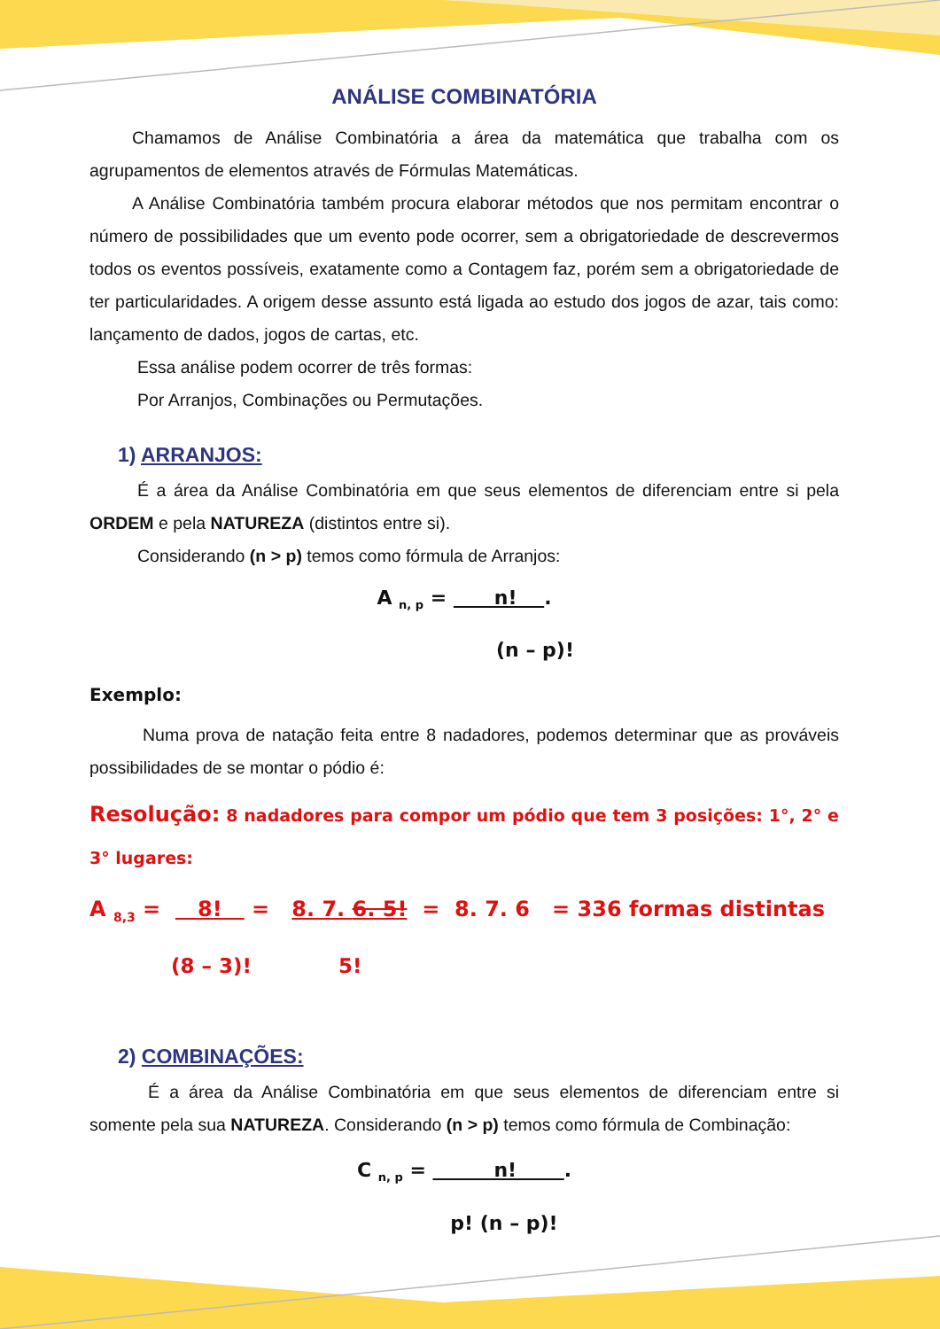ANÁLISE COMBINATÓRIA
Chamamos de Análise Combinatória a área da matemática que trabalha com os agrupamentos de elementos através de Fórmulas Matemáticas.
A Análise Combinatória também procura elaborar métodos que nos permitam encontrar o número de possibilidades que um evento pode ocorrer, sem a obrigatoriedade de descrevermos todos os eventos possíveis, exatamente como a Contagem faz, porém sem a obrigatoriedade de ter particularidades. A origem desse assunto está ligada ao estudo dos jogos de azar, tais como: lançamento de dados, jogos de cartas, etc.
Essa análise podem ocorrer de três formas:
Por Arranjos, Combinações ou Permutações.
1) ARRANJOS:
É a área da Análise Combinatória em que seus elementos de diferenciam entre si pela ORDEM e pela NATUREZA (distintos entre si).
Considerando (n > p) temos como fórmula de Arranjos:
A <sub>n, p</sub> = n! .
(n – p)!
Exemplo:
Numa prova de natação feita entre 8 nadadores, podemos determinar que as prováveis possibilidades de se montar o pódio é:
Resolução: 8 nadadores para compor um pódio que tem 3 posições: 1°, 2° e 3° lugares:
A <sub>8,3</sub> = 8! = 8. 7. 6. 5! = 8. 7. 6 = 336 formas distintas
(8 – 3)! 5!
2) COMBINAÇÕES:
É a área da Análise Combinatória em que seus elementos de diferenciam entre si somente pela sua NATUREZA. Considerando (n > p) temos como fórmula de Combinação:
C <sub>n, p</sub> = n! .
p! (n – p)!